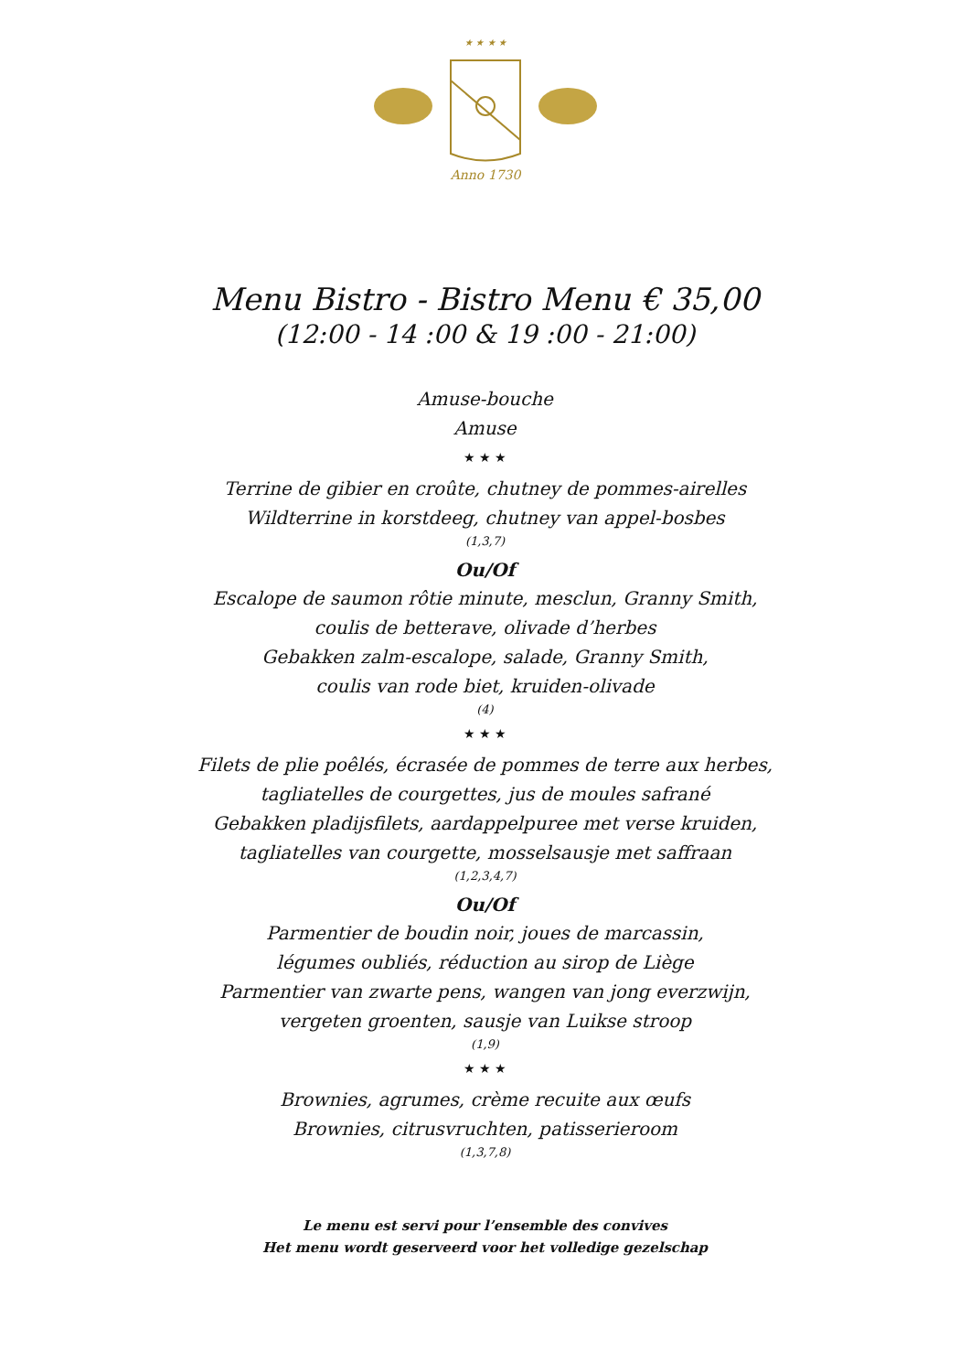★ ★ ★ ★
Anno 1730
Menu Bistro - Bistro Menu € 35,00
(12:00 - 14 :00 & 19 :00 - 21:00)
Amuse-bouche
Amuse
★ ★ ★
Terrine de gibier en croûte, chutney de pommes-airelles
Wildterrine in korstdeeg, chutney van appel-bosbes
(1,3,7)
Ou/Of
Escalope de saumon rôtie minute, mesclun, Granny Smith,
coulis de betterave, olivade d’herbes
Gebakken zalm-escalope, salade, Granny Smith,
coulis van rode biet, kruiden-olivade
(4)
★ ★ ★
Filets de plie poêlés, écrasée de pommes de terre aux herbes,
tagliatelles de courgettes, jus de moules safrané
Gebakken pladijsfilets, aardappelpuree met verse kruiden,
tagliatelles van courgette, mosselsausje met saffraan
(1,2,3,4,7)
Ou/Of
Parmentier de boudin noir, joues de marcassin,
légumes oubliés, réduction au sirop de Liège
Parmentier van zwarte pens, wangen van jong everzwijn,
vergeten groenten, sausje van Luikse stroop
(1,9)
★ ★ ★
Brownies, agrumes, crème recuite aux œufs
Brownies, citrusvruchten, patisserieroom
(1,3,7,8)
Le menu est servi pour l’ensemble des convives
Het menu wordt geserveerd voor het volledige gezelschap